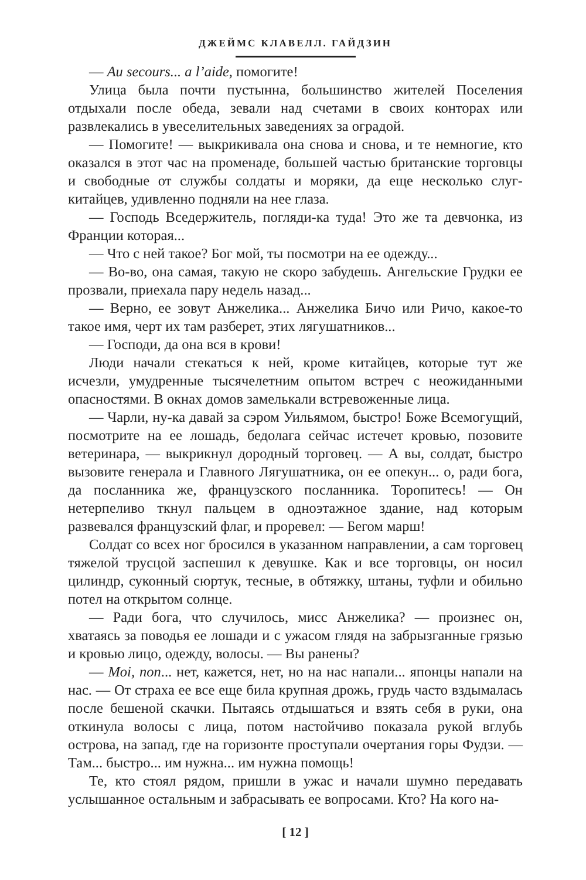ДЖЕЙМС КЛАВЕЛЛ. ГАЙДЗИН
— Au secours... a l’aide, помогите!
Улица была почти пустынна, большинство жителей Поселения отдыхали после обеда, зевали над счетами в своих конторах или развлекались в увеселительных заведениях за оградой.
— Помогите! — выкрикивала она снова и снова, и те немногие, кто оказался в этот час на променаде, большей частью британские торговцы и свободные от службы солдаты и моряки, да еще несколько слуг-китайцев, удивленно подняли на нее глаза.
— Господь Вседержитель, погляди-ка туда! Это же та девчонка, из Франции которая...
— Что с ней такое? Бог мой, ты посмотри на ее одежду...
— Во-во, она самая, такую не скоро забудешь. Ангельские Грудки ее прозвали, приехала пару недель назад...
— Верно, ее зовут Анжелика... Анжелика Бичо или Ричо, какое-то такое имя, черт их там разберет, этих лягушатников...
— Господи, да она вся в крови!
Люди начали стекаться к ней, кроме китайцев, которые тут же исчезли, умудренные тысячелетним опытом встреч с неожиданными опасностями. В окнах домов замелькали встревоженные лица.
— Чарли, ну-ка давай за сэром Уильямом, быстро! Боже Всемогущий, посмотрите на ее лошадь, бедолага сейчас истечет кровью, позовите ветеринара, — выкрикнул дородный торговец. — А вы, солдат, быстро вызовите генерала и Главного Лягушатника, он ее опекун... о, ради бога, да посланника же, французского посланника. Торопитесь! — Он нетерпеливо ткнул пальцем в одноэтажное здание, над которым развевался французский флаг, и проревел: — Бегом марш!
Солдат со всех ног бросился в указанном направлении, а сам торговец тяжелой трусцой заспешил к девушке. Как и все торговцы, он носил цилиндр, суконный сюртук, тесные, в обтяжку, штаны, туфли и обильно потел на открытом солнце.
— Ради бога, что случилось, мисс Анжелика? — произнес он, хватаясь за поводья ее лошади и с ужасом глядя на забрызганные грязью и кровью лицо, одежду, волосы. — Вы ранены?
— Moi, non... нет, кажется, нет, но на нас напали... японцы напали на нас. — От страха ее все еще била крупная дрожь, грудь часто вздымалась после бешеной скачки. Пытаясь отдышаться и взять себя в руки, она откинула волосы с лица, потом настойчиво показала рукой вглубь острова, на запад, где на горизонте проступали очертания горы Фудзи. — Там... быстро... им нужна... им нужна помощь!
Те, кто стоял рядом, пришли в ужас и начали шумно передавать услышанное остальным и забрасывать ее вопросами. Кто? На кого на-
[ 12 ]